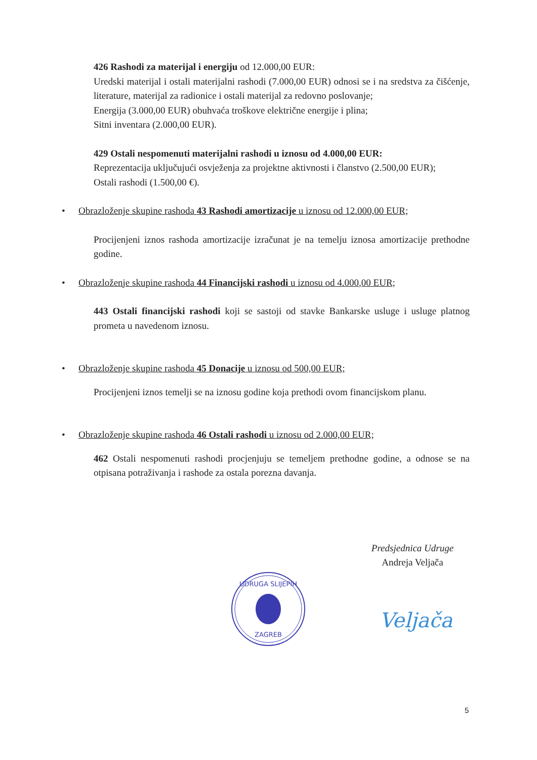426 Rashodi za materijal i energiju od 12.000,00 EUR:
Uredski materijal i ostali materijalni rashodi (7.000,00 EUR) odnosi se i na sredstva za čišćenje, literature, materijal za radionice i ostali materijal za redovno poslovanje;
Energija (3.000,00 EUR) obuhvaća troškove električne energije i plina;
Sitni inventara (2.000,00 EUR).
429 Ostali nespomenuti materijalni rashodi u iznosu od 4.000,00 EUR:
Reprezentacija uključujući osvježenja za projektne aktivnosti i članstvo (2.500,00 EUR);
Ostali rashodi (1.500,00 €).
• Obrazloženje skupine rashoda 43 Rashodi amortizacije u iznosu od 12.000,00 EUR;
Procijenjeni iznos rashoda amortizacije izračunat je na temelju iznosa amortizacije prethodne godine.
• Obrazloženje skupine rashoda 44 Financijski rashodi u iznosu od 4.000,00 EUR;
443 Ostali financijski rashodi koji se sastoji od stavke Bankarske usluge i usluge platnog prometa u navedenom iznosu.
• Obrazloženje skupine rashoda 45 Donacije u iznosu od 500,00 EUR;
Procijenjeni iznos temelji se na iznosu godine koja prethodi ovom financijskom planu.
• Obrazloženje skupine rashoda 46 Ostali rashodi u iznosu od 2.000,00 EUR;
462 Ostali nespomenuti rashodi procjenjuju se temeljem prethodne godine, a odnose se na otpisana potraživanja i rashode za ostala porezna davanja.
Predsjednica Udruge
Andreja Veljača
UDRUGA SLIJEPIH
ZAGREB
Veljača
5